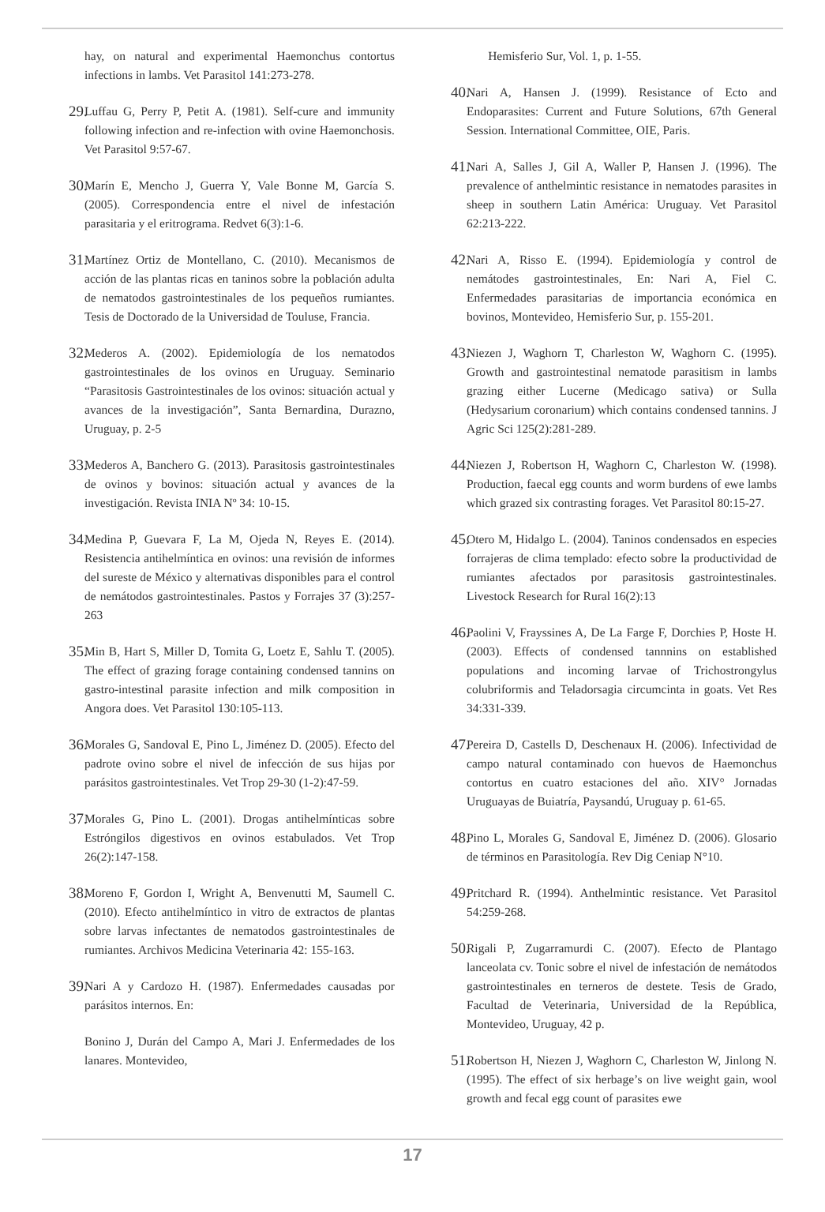hay, on natural and experimental Haemonchus contortus infections in lambs. Vet Parasitol 141:273-278.
29. Luffau G, Perry P, Petit A. (1981). Self-cure and immunity following infection and re-infection with ovine Haemonchosis. Vet Parasitol 9:57-67.
30. Marín E, Mencho J, Guerra Y, Vale Bonne M, García S. (2005). Correspondencia entre el nivel de infestación parasitaria y el eritrograma. Redvet 6(3):1-6.
31. Martínez Ortiz de Montellano, C. (2010). Mecanismos de acción de las plantas ricas en taninos sobre la población adulta de nematodos gastrointestinales de los pequeños rumiantes. Tesis de Doctorado de la Universidad de Touluse, Francia.
32. Mederos A. (2002). Epidemiología de los nematodos gastrointestinales de los ovinos en Uruguay. Seminario “Parasitosis Gastrointestinales de los ovinos: situación actual y avances de la investigación”, Santa Bernardina, Durazno, Uruguay, p. 2-5
33. Mederos A, Banchero G. (2013). Parasitosis gastrointestinales de ovinos y bovinos: situación actual y avances de la investigación. Revista INIA Nº 34: 10-15.
34. Medina P, Guevara F, La M, Ojeda N, Reyes E. (2014). Resistencia antihelmíntica en ovinos: una revisión de informes del sureste de México y alternativas disponibles para el control de nemátodos gastrointestinales. Pastos y Forrajes 37 (3):257-263
35. Min B, Hart S, Miller D, Tomita G, Loetz E, Sahlu T. (2005). The effect of grazing forage containing condensed tannins on gastro-intestinal parasite infection and milk composition in Angora does. Vet Parasitol 130:105-113.
36. Morales G, Sandoval E, Pino L, Jiménez D. (2005). Efecto del padrote ovino sobre el nivel de infección de sus hijas por parásitos gastrointestinales. Vet Trop 29-30 (1-2):47-59.
37. Morales G, Pino L. (2001). Drogas antihelmínticas sobre Estróngilos digestivos en ovinos estabulados. Vet Trop 26(2):147-158.
38. Moreno F, Gordon I, Wright A, Benvenutti M, Saumell C. (2010). Efecto antihelmíntico in vitro de extractos de plantas sobre larvas infectantes de nematodos gastrointestinales de rumiantes. Archivos Medicina Veterinaria 42: 155-163.
39. Nari A y Cardozo H. (1987). Enfermedades causadas por parásitos internos. En:
Bonino J, Durán del Campo A, Mari J. Enfermedades de los lanares. Montevideo,
Hemisferio Sur, Vol. 1, p. 1-55.
40. Nari A, Hansen J. (1999). Resistance of Ecto and Endoparasites: Current and Future Solutions, 67th General Session. International Committee, OIE, Paris.
41. Nari A, Salles J, Gil A, Waller P, Hansen J. (1996). The prevalence of anthelmintic resistance in nematodes parasites in sheep in southern Latin América: Uruguay. Vet Parasitol 62:213-222.
42. Nari A, Risso E. (1994). Epidemiología y control de nemátodes gastrointestinales, En: Nari A, Fiel C. Enfermedades parasitarias de importancia económica en bovinos, Montevideo, Hemisferio Sur, p. 155-201.
43. Niezen J, Waghorn T, Charleston W, Waghorn C. (1995). Growth and gastrointestinal nematode parasitism in lambs grazing either Lucerne (Medicago sativa) or Sulla (Hedysarium coronarium) which contains condensed tannins. J Agric Sci 125(2):281-289.
44. Niezen J, Robertson H, Waghorn C, Charleston W. (1998). Production, faecal egg counts and worm burdens of ewe lambs which grazed six contrasting forages. Vet Parasitol 80:15-27.
45. Otero M, Hidalgo L. (2004). Taninos condensados en especies forrajeras de clima templado: efecto sobre la productividad de rumiantes afectados por parasitosis gastrointestinales. Livestock Research for Rural 16(2):13
46. Paolini V, Frayssines A, De La Farge F, Dorchies P, Hoste H. (2003). Effects of condensed tannnins on established populations and incoming larvae of Trichostrongylus colubriformis and Teladorsagia circumcinta in goats. Vet Res 34:331-339.
47. Pereira D, Castells D, Deschenaux H. (2006). Infectividad de campo natural contaminado con huevos de Haemonchus contortus en cuatro estaciones del año. XIV° Jornadas Uruguayas de Buiatría, Paysandú, Uruguay p. 61-65.
48. Pino L, Morales G, Sandoval E, Jiménez D. (2006). Glosario de términos en Parasitología. Rev Dig Ceniap N°10.
49. Pritchard R. (1994). Anthelmintic resistance. Vet Parasitol 54:259-268.
50. Rigali P, Zugarramurdi C. (2007). Efecto de Plantago lanceolata cv. Tonic sobre el nivel de infestación de nemátodos gastrointestinales en terneros de destete. Tesis de Grado, Facultad de Veterinaria, Universidad de la República, Montevideo, Uruguay, 42 p.
51. Robertson H, Niezen J, Waghorn C, Charleston W, Jinlong N. (1995). The effect of six herbage’s on live weight gain, wool growth and fecal egg count of parasites ewe
17